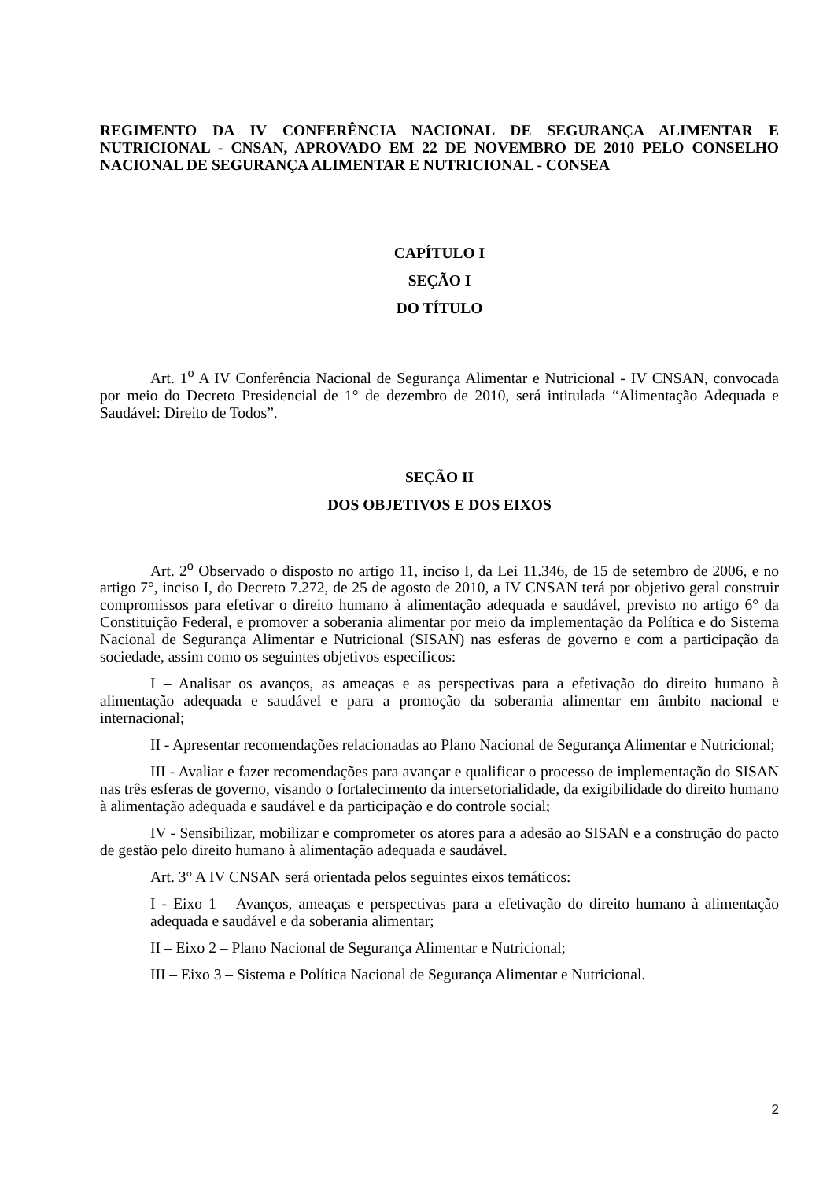REGIMENTO DA IV CONFERÊNCIA NACIONAL DE SEGURANÇA ALIMENTAR E NUTRICIONAL - CNSAN, APROVADO EM 22 DE NOVEMBRO DE 2010 PELO CONSELHO NACIONAL DE SEGURANÇA ALIMENTAR E NUTRICIONAL - CONSEA
CAPÍTULO I
SEÇÃO I
DO TÍTULO
Art. 1<sup>o</sup> A IV Conferência Nacional de Segurança Alimentar e Nutricional - IV CNSAN, convocada por meio do Decreto Presidencial de 1° de dezembro de 2010, será intitulada “Alimentação Adequada e Saudável: Direito de Todos”.
SEÇÃO II
DOS OBJETIVOS E DOS EIXOS
Art. 2<sup>o</sup> Observado o disposto no artigo 11, inciso I, da Lei 11.346, de 15 de setembro de 2006, e no artigo 7°, inciso I, do Decreto 7.272, de 25 de agosto de 2010, a IV CNSAN terá por objetivo geral construir compromissos para efetivar o direito humano à alimentação adequada e saudável, previsto no artigo 6° da Constituição Federal, e promover a soberania alimentar por meio da implementação da Política e do Sistema Nacional de Segurança Alimentar e Nutricional (SISAN) nas esferas de governo e com a participação da sociedade, assim como os seguintes objetivos específicos:
I – Analisar os avanços, as ameaças e as perspectivas para a efetivação do direito humano à alimentação adequada e saudável e para a promoção da soberania alimentar em âmbito nacional e internacional;
II - Apresentar recomendações relacionadas ao Plano Nacional de Segurança Alimentar e Nutricional;
III - Avaliar e fazer recomendações para avançar e qualificar o processo de implementação do SISAN nas três esferas de governo, visando o fortalecimento da intersetorialidade, da exigibilidade do direito humano à alimentação adequada e saudável e da participação e do controle social;
IV - Sensibilizar, mobilizar e comprometer os atores para a adesão ao SISAN e a construção do pacto de gestão pelo direito humano à alimentação adequada e saudável.
Art. 3° A IV CNSAN será orientada pelos seguintes eixos temáticos:
I - Eixo 1 – Avanços, ameaças e perspectivas para a efetivação do direito humano à alimentação adequada e saudável e da soberania alimentar;
II – Eixo 2 – Plano Nacional de Segurança Alimentar e Nutricional;
III – Eixo 3 – Sistema e Política Nacional de Segurança Alimentar e Nutricional.
2